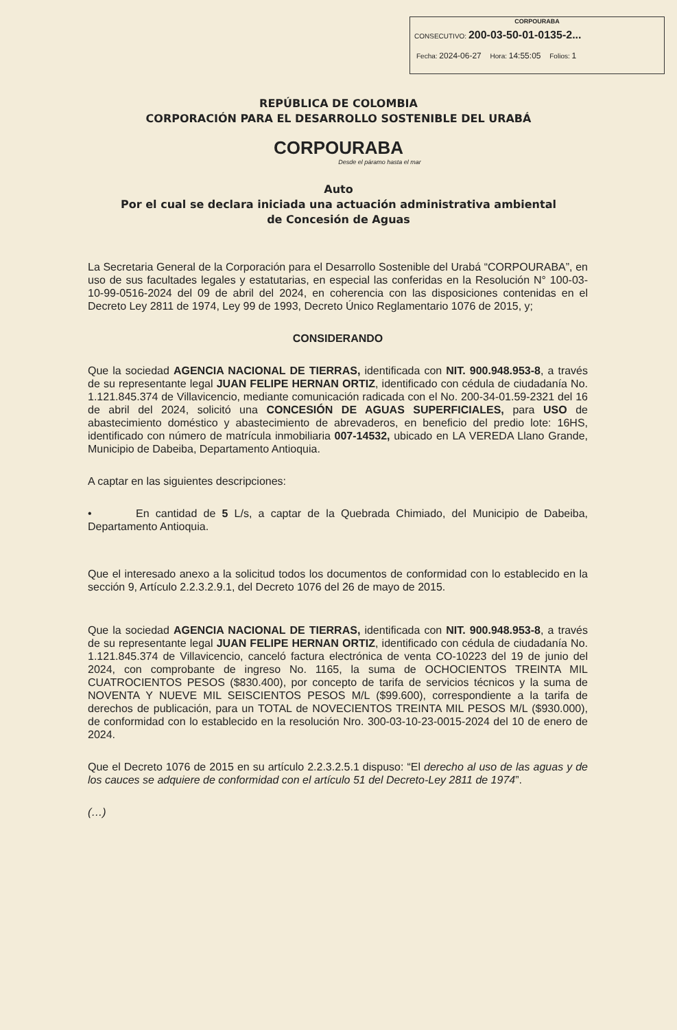CORPOURABA
CONSECUTIVO: 200-03-50-01-0135-2...
Fecha: 2024-06-27 Hora: 14:55:05 Folios: 1
REPÚBLICA DE COLOMBIA
CORPORACIÓN PARA EL DESARROLLO SOSTENIBLE DEL URABÁ
CORPOURABA
Desde el páramo hasta el mar
Auto
Por el cual se declara iniciada una actuación administrativa ambiental
de Concesión de Aguas
La Secretaria General de la Corporación para el Desarrollo Sostenible del Urabá “CORPOURABA”, en uso de sus facultades legales y estatutarias, en especial las conferidas en la Resolución N° 100-03-10-99-0516-2024 del 09 de abril del 2024, en coherencia con las disposiciones contenidas en el Decreto Ley 2811 de 1974, Ley 99 de 1993, Decreto Único Reglamentario 1076 de 2015, y;
CONSIDERANDO
Que la sociedad AGENCIA NACIONAL DE TIERRAS, identificada con NIT. 900.948.953-8, a través de su representante legal JUAN FELIPE HERNAN ORTIZ, identificado con cédula de ciudadanía No. 1.121.845.374 de Villavicencio, mediante comunicación radicada con el No. 200-34-01.59-2321 del 16 de abril del 2024, solicitó una CONCESIÓN DE AGUAS SUPERFICIALES, para USO de abastecimiento doméstico y abastecimiento de abrevaderos, en beneficio del predio lote: 16HS, identificado con número de matrícula inmobiliaria 007-14532, ubicado en LA VEREDA Llano Grande, Municipio de Dabeiba, Departamento Antioquia.
A captar en las siguientes descripciones:
• En cantidad de 5 L/s, a captar de la Quebrada Chimiado, del Municipio de Dabeiba, Departamento Antioquia.
Que el interesado anexo a la solicitud todos los documentos de conformidad con lo establecido en la sección 9, Artículo 2.2.3.2.9.1, del Decreto 1076 del 26 de mayo de 2015.
Que la sociedad AGENCIA NACIONAL DE TIERRAS, identificada con NIT. 900.948.953-8, a través de su representante legal JUAN FELIPE HERNAN ORTIZ, identificado con cédula de ciudadanía No. 1.121.845.374 de Villavicencio, canceló factura electrónica de venta CO-10223 del 19 de junio del 2024, con comprobante de ingreso No. 1165, la suma de OCHOCIENTOS TREINTA MIL CUATROCIENTOS PESOS ($830.400), por concepto de tarifa de servicios técnicos y la suma de NOVENTA Y NUEVE MIL SEISCIENTOS PESOS M/L ($99.600), correspondiente a la tarifa de derechos de publicación, para un TOTAL de NOVECIENTOS TREINTA MIL PESOS M/L ($930.000), de conformidad con lo establecido en la resolución Nro. 300-03-10-23-0015-2024 del 10 de enero de 2024.
Que el Decreto 1076 de 2015 en su artículo 2.2.3.2.5.1 dispuso: “El derecho al uso de las aguas y de los cauces se adquiere de conformidad con el artículo 51 del Decreto-Ley 2811 de 1974”.
(…)